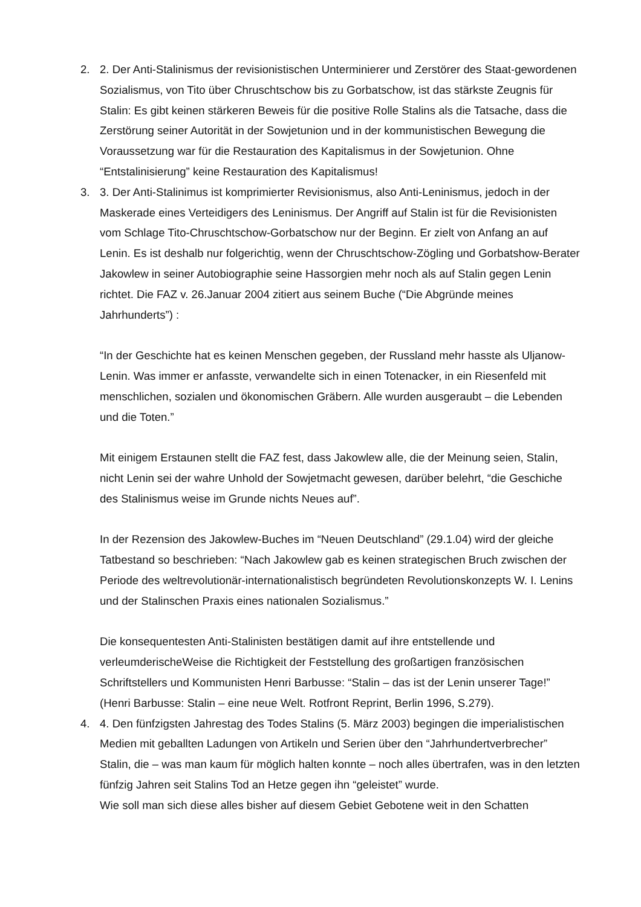2. 2. Der Anti-Stalinismus der revisionistischen Unterminierer und Zerstörer des Staat-gewordenen Sozialismus, von Tito über Chruschtschow bis zu Gorbatschow, ist das stärkste Zeugnis für Stalin: Es gibt keinen stärkeren Beweis für die positive Rolle Stalins als die Tatsache, dass die Zerstörung seiner Autorität in der Sowjetunion und in der kommunistischen Bewegung die Voraussetzung war für die Restauration des Kapitalismus in der Sowjetunion. Ohne “Entstalinisierung” keine Restauration des Kapitalismus!
3. 3. Der Anti-Stalinimus ist komprimierter Revisionismus, also Anti-Leninismus, jedoch in der Maskerade eines Verteidigers des Leninismus. Der Angriff auf Stalin ist für die Revisionisten vom Schlage Tito-Chruschtschow-Gorbatschow nur der Beginn. Er zielt von Anfang an auf Lenin. Es ist deshalb nur folgerichtig, wenn der Chruschtschow-Zögling und Gorbatshow-Berater Jakowlew in seiner Autobiographie seine Hassorgien mehr noch als auf Stalin gegen Lenin richtet. Die FAZ v. 26.Januar 2004 zitiert aus seinem Buche (“Die Abgründe meines Jahrhunderts”) :
“In der Geschichte hat es keinen Menschen gegeben, der Russland mehr hasste als Uljanow-Lenin. Was immer er anfasste, verwandelte sich in einen Totenacker, in ein Riesenfeld mit menschlichen, sozialen und ökonomischen Gräbern. Alle wurden ausgeraubt – die Lebenden und die Toten.”
Mit einigem Erstaunen stellt die FAZ fest, dass Jakowlew alle, die der Meinung seien, Stalin, nicht Lenin sei der wahre Unhold der Sowjetmacht gewesen, darüber belehrt, “die Geschiche des Stalinismus weise im Grunde nichts Neues auf”.
In der Rezension des Jakowlew-Buches im “Neuen Deutschland” (29.1.04) wird der gleiche Tatbestand so beschrieben: “Nach Jakowlew gab es keinen strategischen Bruch zwischen der Periode des weltrevolutionär-internationalistisch begründeten Revolutionskonzepts W. I. Lenins und der Stalinschen Praxis eines nationalen Sozialismus.”
Die konsequentesten Anti-Stalinisten bestätigen damit auf ihre entstellende und verleumderischeWeise die Richtigkeit der Feststellung des großartigen französischen Schriftstellers und Kommunisten Henri Barbusse: “Stalin – das ist der Lenin unserer Tage!” (Henri Barbusse: Stalin – eine neue Welt. Rotfront Reprint, Berlin 1996, S.279).
4. 4. Den fünfzigsten Jahrestag des Todes Stalins (5. März 2003) begingen die imperialistischen Medien mit geballten Ladungen von Artikeln und Serien über den “Jahrhundertverbrecher” Stalin, die – was man kaum für möglich halten konnte – noch alles übertrafen, was in den letzten fünfzig Jahren seit Stalins Tod an Hetze gegen ihn “geleistet” wurde.
Wie soll man sich diese alles bisher auf diesem Gebiet Gebotene weit in den Schatten